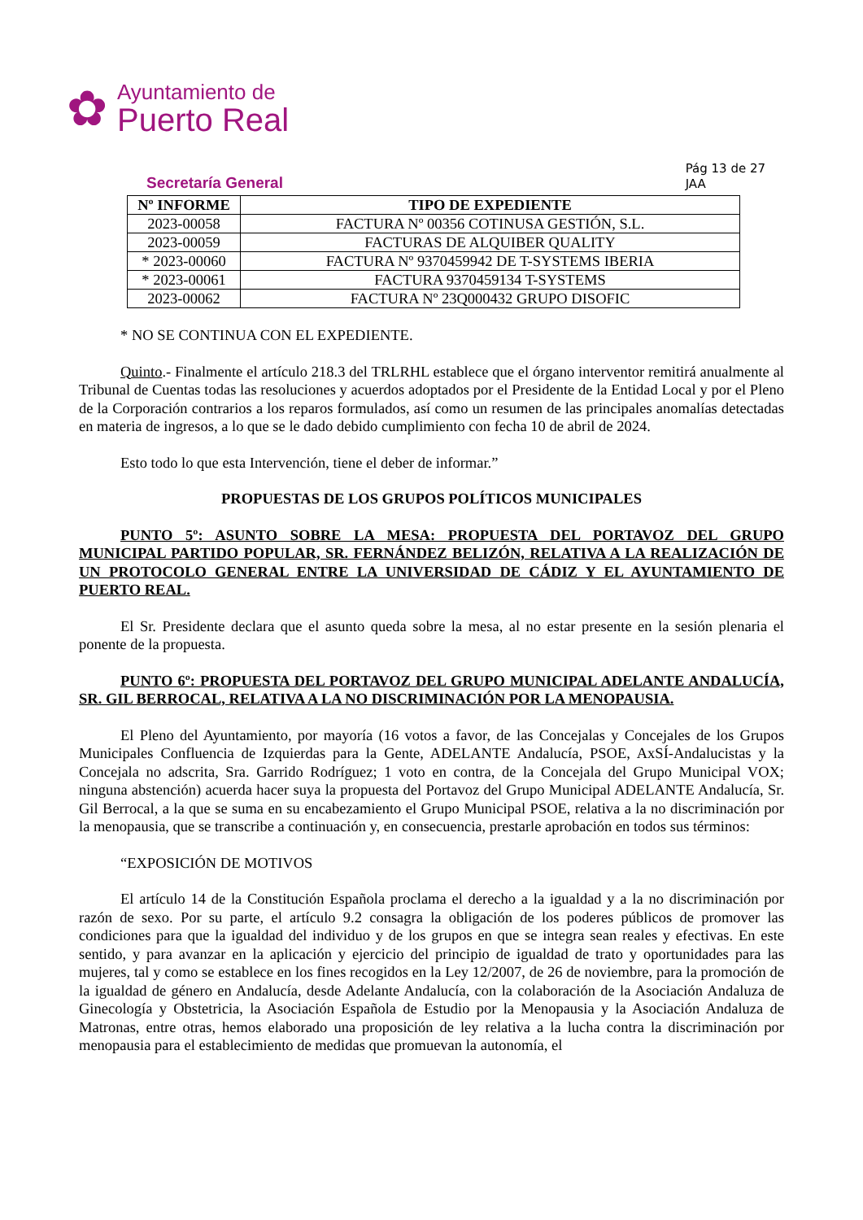✿
Ayuntamiento de
Puerto Real
Secretaría General
Pág 13 de 27
JAA
| Nº INFORME | TIPO DE EXPEDIENTE |
| --- | --- |
| 2023-00058 | FACTURA Nº 00356 COTINUSA GESTIÓN, S.L. |
| 2023-00059 | FACTURAS DE ALQUIBER QUALITY |
| * 2023-00060 | FACTURA Nº 9370459942 DE T-SYSTEMS IBERIA |
| * 2023-00061 | FACTURA 9370459134 T-SYSTEMS |
| 2023-00062 | FACTURA Nº 23Q000432 GRUPO DISOFIC |
* NO SE CONTINUA CON EL EXPEDIENTE.
Quinto.- Finalmente el artículo 218.3 del TRLRHL establece que el órgano interventor remitirá anualmente al Tribunal de Cuentas todas las resoluciones y acuerdos adoptados por el Presidente de la Entidad Local y por el Pleno de la Corporación contrarios a los reparos formulados, así como un resumen de las principales anomalías detectadas en materia de ingresos, a lo que se le dado debido cumplimiento con fecha 10 de abril de 2024.
Esto todo lo que esta Intervención, tiene el deber de informar.”
PROPUESTAS DE LOS GRUPOS POLÍTICOS MUNICIPALES
PUNTO 5º: ASUNTO SOBRE LA MESA: PROPUESTA DEL PORTAVOZ DEL GRUPO MUNICIPAL PARTIDO POPULAR, SR. FERNÁNDEZ BELIZÓN, RELATIVA A LA REALIZACIÓN DE UN PROTOCOLO GENERAL ENTRE LA UNIVERSIDAD DE CÁDIZ Y EL AYUNTAMIENTO DE PUERTO REAL.
El Sr. Presidente declara que el asunto queda sobre la mesa, al no estar presente en la sesión plenaria el ponente de la propuesta.
PUNTO 6º: PROPUESTA DEL PORTAVOZ DEL GRUPO MUNICIPAL ADELANTE ANDALUCÍA, SR. GIL BERROCAL, RELATIVA A LA NO DISCRIMINACIÓN POR LA MENOPAUSIA.
El Pleno del Ayuntamiento, por mayoría (16 votos a favor, de las Concejalas y Concejales de los Grupos Municipales Confluencia de Izquierdas para la Gente, ADELANTE Andalucía, PSOE, AxSÍ-Andalucistas y la Concejala no adscrita, Sra. Garrido Rodríguez; 1 voto en contra, de la Concejala del Grupo Municipal VOX; ninguna abstención) acuerda hacer suya la propuesta del Portavoz del Grupo Municipal ADELANTE Andalucía, Sr. Gil Berrocal, a la que se suma en su encabezamiento el Grupo Municipal PSOE, relativa a la no discriminación por la menopausia, que se transcribe a continuación y, en consecuencia, prestarle aprobación en todos sus términos:
“EXPOSICIÓN DE MOTIVOS
El artículo 14 de la Constitución Española proclama el derecho a la igualdad y a la no discriminación por razón de sexo. Por su parte, el artículo 9.2 consagra la obligación de los poderes públicos de promover las condiciones para que la igualdad del individuo y de los grupos en que se integra sean reales y efectivas. En este sentido, y para avanzar en la aplicación y ejercicio del principio de igualdad de trato y oportunidades para las mujeres, tal y como se establece en los fines recogidos en la Ley 12/2007, de 26 de noviembre, para la promoción de la igualdad de género en Andalucía, desde Adelante Andalucía, con la colaboración de la Asociación Andaluza de Ginecología y Obstetricia, la Asociación Española de Estudio por la Menopausia y la Asociación Andaluza de Matronas, entre otras, hemos elaborado una proposición de ley relativa a la lucha contra la discriminación por menopausia para el establecimiento de medidas que promuevan la autonomía, el